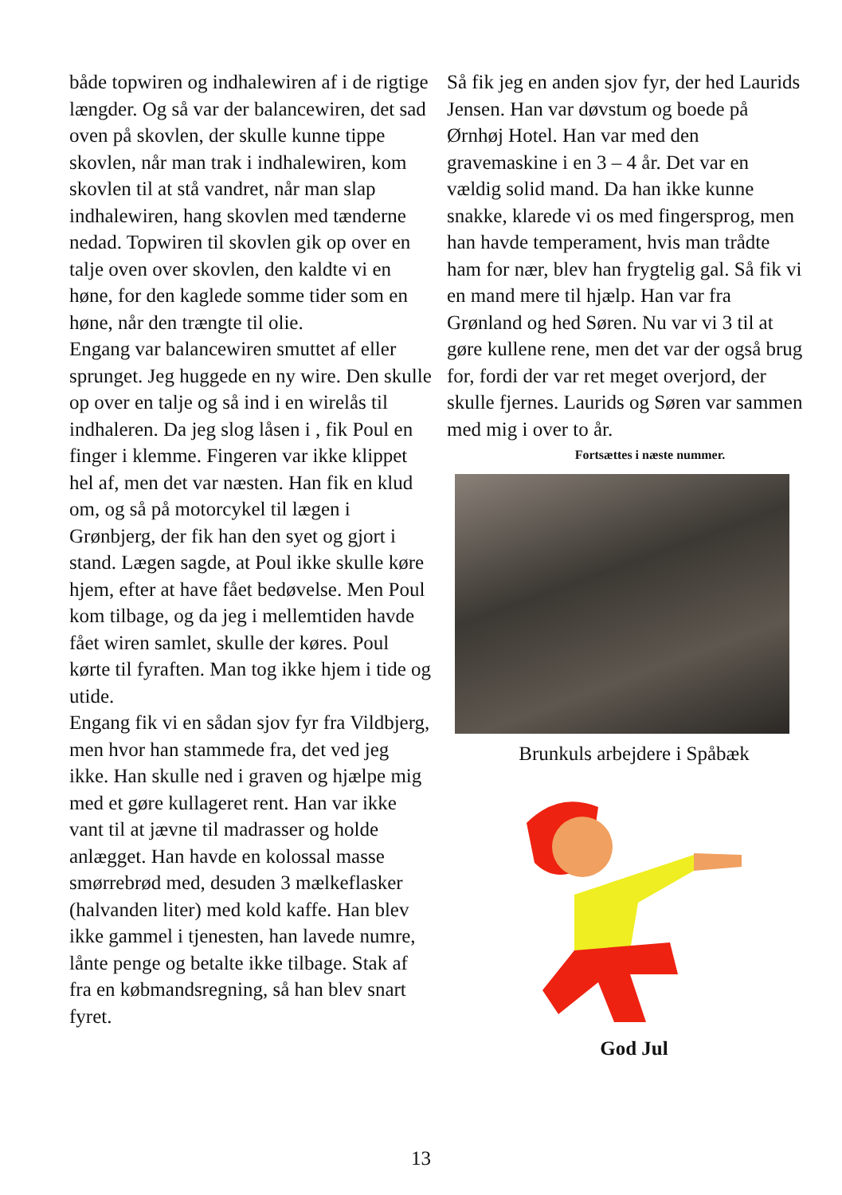både topwiren og indhalewiren af i de rigtige længder. Og så var der balancewiren, det sad oven på skovlen, der skulle kunne tippe skovlen, når man trak i indhalewiren, kom skovlen til at stå vandret, når man slap indhalewiren, hang skovlen med tænderne nedad. Topwiren til skovlen gik op over en talje oven over skovlen, den kaldte vi en høne, for den kaglede somme tider som en høne, når den trængte til olie.
Engang var balancewiren smuttet af eller sprunget. Jeg huggede en ny wire. Den skulle op over en talje og så ind i en wirelås til indhaleren. Da jeg slog låsen i , fik Poul en finger i klemme. Fingeren var ikke klippet hel af, men det var næsten. Han fik en klud om, og så på motorcykel til lægen i Grønbjerg, der fik han den syet og gjort i stand. Lægen sagde, at Poul ikke skulle køre hjem, efter at have fået bedøvelse. Men Poul kom tilbage, og da jeg i mellemtiden havde fået wiren samlet, skulle der køres. Poul kørte til fyraften. Man tog ikke hjem i tide og utide.
Engang fik vi en sådan sjov fyr fra Vildbjerg, men hvor han stammede fra, det ved jeg ikke. Han skulle ned i graven og hjælpe mig med et gøre kullageret rent. Han var ikke vant til at jævne til madrasser og holde anlægget. Han havde en kolossal masse smørrebrød med, desuden 3 mælkeflasker (halvanden liter) med kold kaffe. Han blev ikke gammel i tjenesten, han lavede numre, lånte penge og betalte ikke tilbage. Stak af fra en købmandsregning, så han blev snart fyret.
Så fik jeg en anden sjov fyr, der hed Laurids Jensen. Han var døvstum og boede på Ørnhøj Hotel. Han var med den gravemaskine i en 3 – 4 år. Det var en vældig solid mand. Da han ikke kunne snakke, klarede vi os med fingersprog, men han havde temperament, hvis man trådte ham for nær, blev han frygtelig gal. Så fik vi en mand mere til hjælp. Han var fra Grønland og hed Søren. Nu var vi 3 til at gøre kullene rene, men det var der også brug for, fordi der var ret meget overjord, der skulle fjernes. Laurids og Søren var sammen med mig i over to år.
Fortsættes i næste nummer.
Brunkuls arbejdere i Spåbæk
God Jul
13